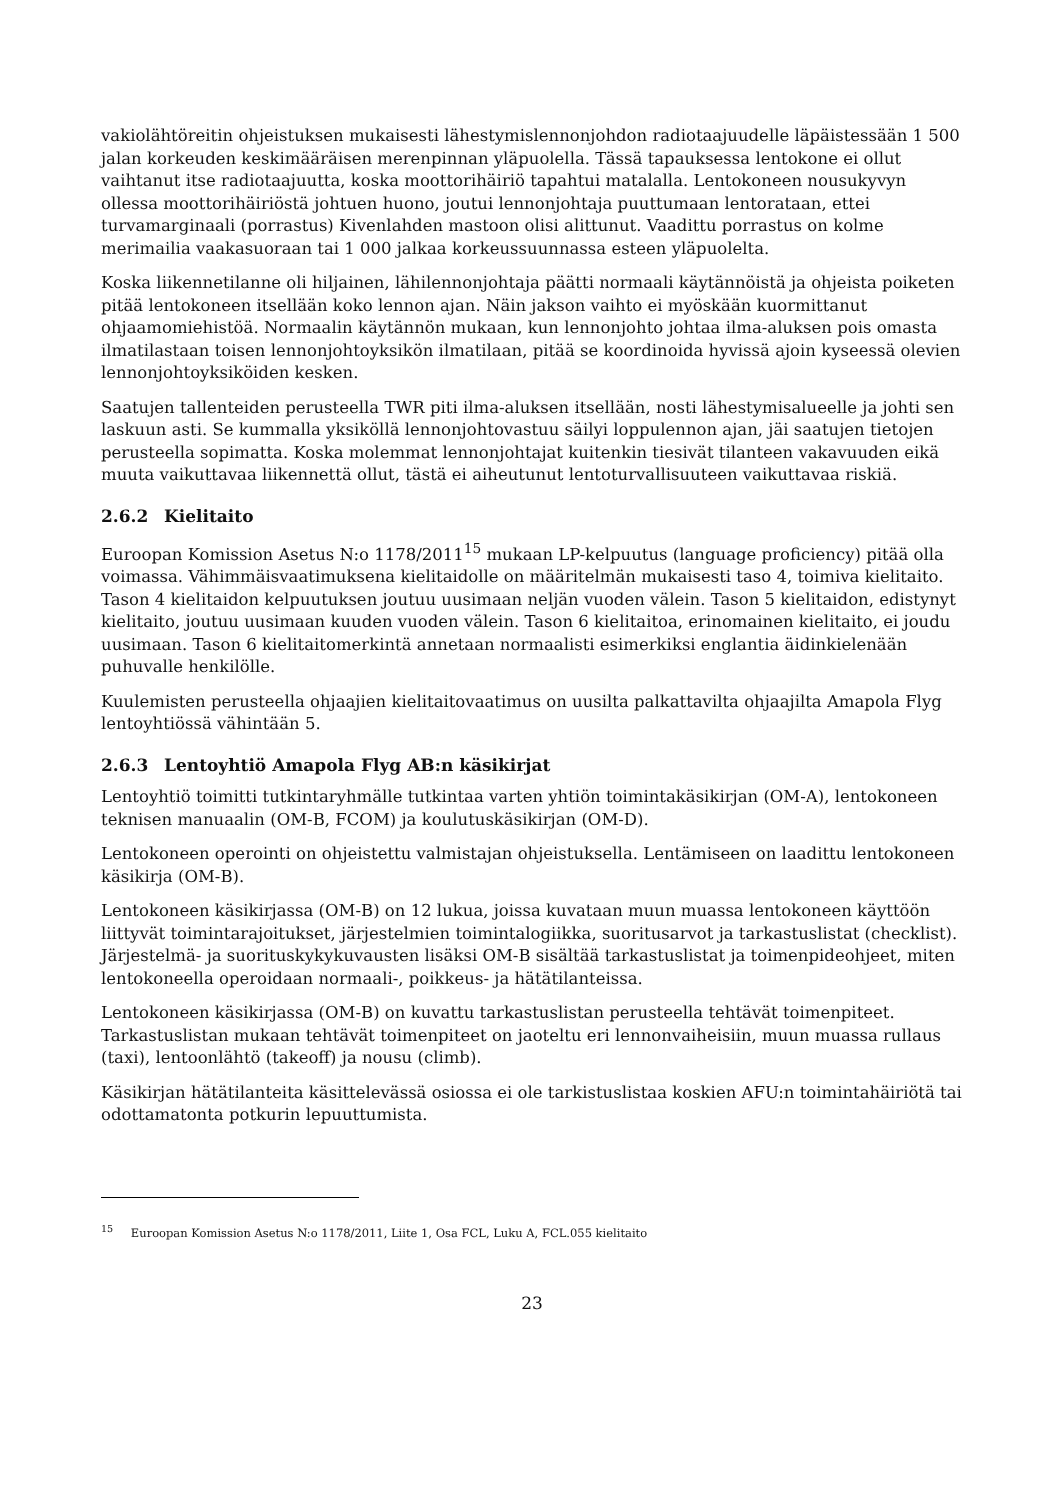vakiolähtöreitin ohjeistuksen mukaisesti lähestymislennonjohdon radiotaajuudelle läpäistessään 1 500 jalan korkeuden keskimääräisen merenpinnan yläpuolella. Tässä tapauksessa lentokone ei ollut vaihtanut itse radiotaajuutta, koska moottorihäiriö tapahtui matalalla. Lentokoneen nousukyvyn ollessa moottorihäiriöstä johtuen huono, joutui lennonjohtaja puuttumaan lentorataan, ettei turvamarginaali (porrastus) Kivenlahden mastoon olisi alittunut. Vaadittu porrastus on kolme merimailia vaakasuoraan tai 1 000 jalkaa korkeussuunnassa esteen yläpuolelta.
Koska liikennetilanne oli hiljainen, lähilennonjohtaja päätti normaali käytännöistä ja ohjeista poiketen pitää lentokoneen itsellään koko lennon ajan. Näin jakson vaihto ei myöskään kuormittanut ohjaamomiehistöä. Normaalin käytännön mukaan, kun lennonjohto johtaa ilma-aluksen pois omasta ilmatilastaan toisen lennonjohtoyksikön ilmatilaan, pitää se koordinoida hyvissä ajoin kyseessä olevien lennonjohtoyksiköiden kesken.
Saatujen tallenteiden perusteella TWR piti ilma-aluksen itsellään, nosti lähestymisalueelle ja johti sen laskuun asti. Se kummalla yksiköllä lennonjohtovastuu säilyi loppulennon ajan, jäi saatujen tietojen perusteella sopimatta. Koska molemmat lennonjohtajat kuitenkin tiesivät tilanteen vakavuuden eikä muuta vaikuttavaa liikennettä ollut, tästä ei aiheutunut lentoturvallisuuteen vaikuttavaa riskiä.
2.6.2 Kielitaito
Euroopan Komission Asetus N:o 1178/2011<sup>15</sup> mukaan LP-kelpuutus (language proficiency) pitää olla voimassa. Vähimmäisvaatimuksena kielitaidolle on määritelmän mukaisesti taso 4, toimiva kielitaito. Tason 4 kielitaidon kelpuutuksen joutuu uusimaan neljän vuoden välein. Tason 5 kielitaidon, edistynyt kielitaito, joutuu uusimaan kuuden vuoden välein. Tason 6 kielitaitoa, erinomainen kielitaito, ei joudu uusimaan. Tason 6 kielitaitomerkintä annetaan normaalisti esimerkiksi englantia äidinkielenään puhuvalle henkilölle.
Kuulemisten perusteella ohjaajien kielitaitovaatimus on uusilta palkattavilta ohjaajilta Amapola Flyg lentoyhtiössä vähintään 5.
2.6.3 Lentoyhtiö Amapola Flyg AB:n käsikirjat
Lentoyhtiö toimitti tutkintaryhmälle tutkintaa varten yhtiön toimintakäsikirjan (OM-A), lentokoneen teknisen manuaalin (OM-B, FCOM) ja koulutuskäsikirjan (OM-D).
Lentokoneen operointi on ohjeistettu valmistajan ohjeistuksella. Lentämiseen on laadittu lentokoneen käsikirja (OM-B).
Lentokoneen käsikirjassa (OM-B) on 12 lukua, joissa kuvataan muun muassa lentokoneen käyttöön liittyvät toimintarajoitukset, järjestelmien toimintalogiikka, suoritusarvot ja tarkastuslistat (checklist). Järjestelmä- ja suorituskykykuvausten lisäksi OM-B sisältää tarkastuslistat ja toimenpideohjeet, miten lentokoneella operoidaan normaali-, poikkeus- ja hätätilanteissa.
Lentokoneen käsikirjassa (OM-B) on kuvattu tarkastuslistan perusteella tehtävät toimenpiteet. Tarkastuslistan mukaan tehtävät toimenpiteet on jaoteltu eri lennonvaiheisiin, muun muassa rullaus (taxi), lentoonlähtö (takeoff) ja nousu (climb).
Käsikirjan hätätilanteita käsittelevässä osiossa ei ole tarkistuslistaa koskien AFU:n toimintahäiriötä tai odottamatonta potkurin lepuuttumista.
<sup>15</sup> Euroopan Komission Asetus N:o 1178/2011, Liite 1, Osa FCL, Luku A, FCL.055 kielitaito
23